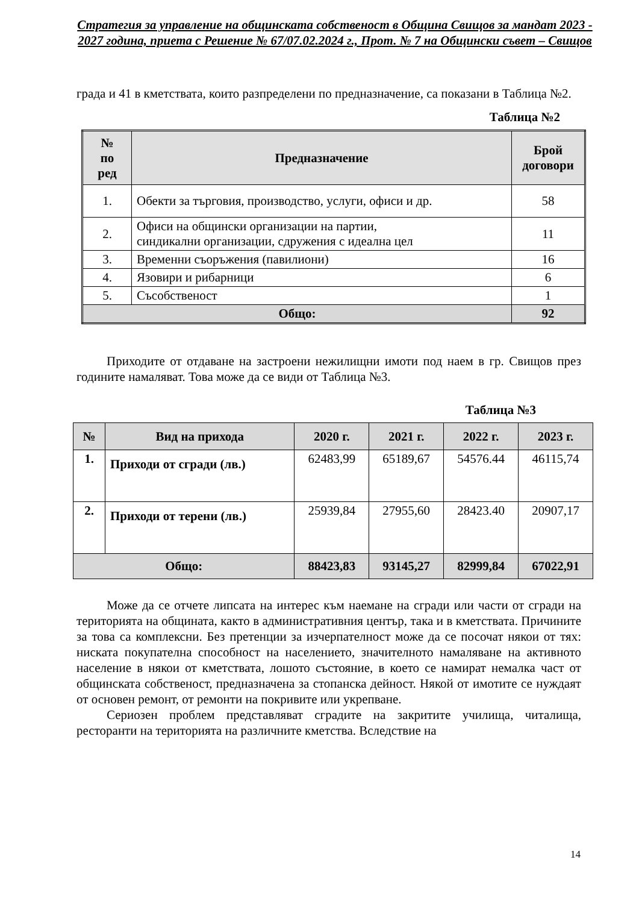Стратегия за управление на общинската собственост в Община Свищов за мандат 2023 - 2027 година, приета с Решение № 67/07.02.2024 г., Прот. № 7 на Общински съвет – Свищов
града и 41 в кметствата, които разпределени по предназначение, са показани в Таблица №2.
Таблица №2
| № по ред | Предназначение | Брой договори |
| --- | --- | --- |
| 1. | Обекти за търговия, производство, услуги, офиси и др. | 58 |
| 2. | Офиси на общински организации на партии, синдикални организации, сдружения с идеална цел | 11 |
| 3. | Временни съоръжения (павилиони) | 16 |
| 4. | Язовири и рибарници | 6 |
| 5. | Съсобственост | 1 |
| Общо: | | 92 |
Приходите от отдаване на застроени нежилищни имоти под наем в гр. Свищов през годините намаляват. Това може да се види от Таблица №3.
Таблица №3
| № | Вид на прихода | 2020 г. | 2021 г. | 2022 г. | 2023 г. |
| --- | --- | --- | --- | --- | --- |
| 1. | Приходи от сгради (лв.) | 62483,99 | 65189,67 | 54576.44 | 46115,74 |
| 2. | Приходи от терени (лв.) | 25939,84 | 27955,60 | 28423.40 | 20907,17 |
| Общо: | | 88423,83 | 93145,27 | 82999,84 | 67022,91 |
Може да се отчете липсата на интерес към наемане на сгради или части от сгради на територията на общината, както в административния център, така и в кметствата. Причините за това са комплексни. Без претенции за изчерпателност може да се посочат някои от тях: ниската покупателна способност на населението, значителното намаляване на активното население в някои от кметствата, лошото състояние, в което се намират немалка част от общинската собственост, предназначена за стопанска дейност. Някой от имотите се нуждаят от основен ремонт, от ремонти на покривите или укрепване.
Сериозен проблем представляват сградите на закритите училища, читалища, ресторанти на територията на различните кметства. Вследствие на
14